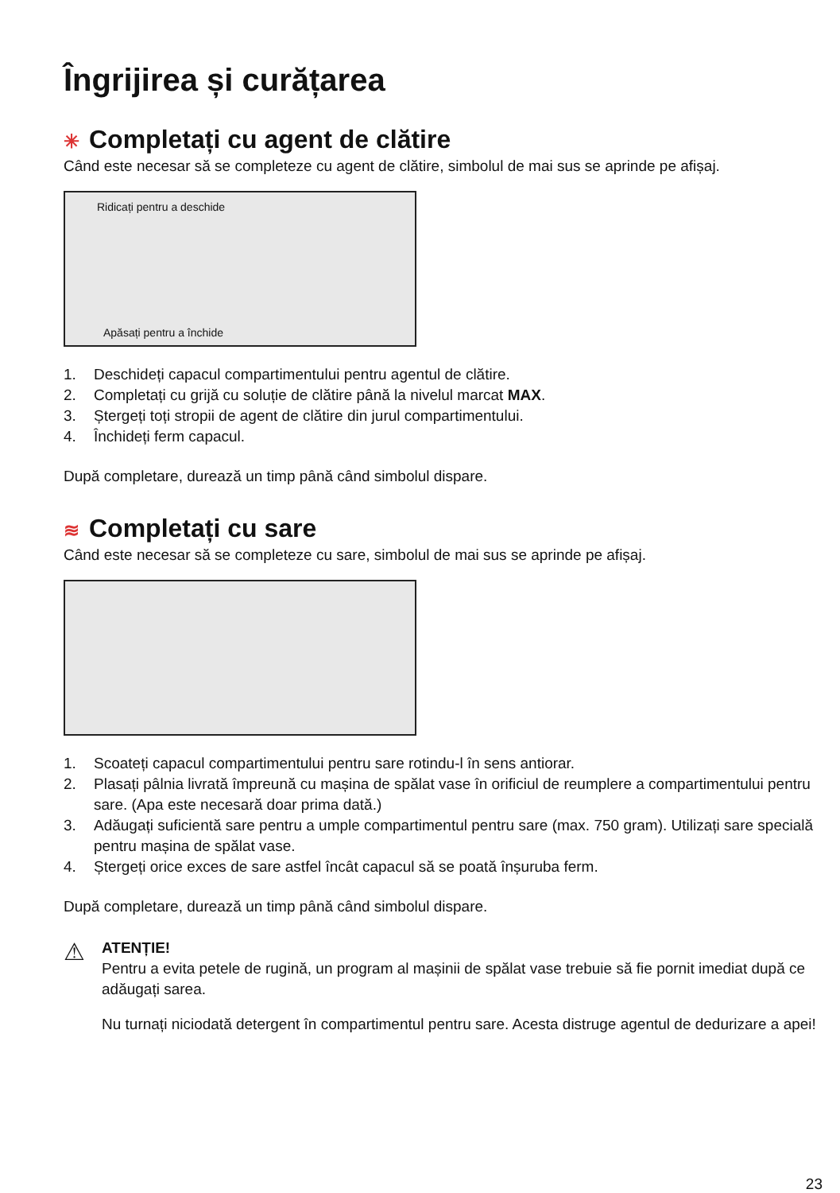Îngrijirea și curățarea
✳ Completați cu agent de clătire
Când este necesar să se completeze cu agent de clătire, simbolul de mai sus se aprinde pe afișaj.
Ridicați pentru a deschide
Apăsați pentru a închide
1. Deschideți capacul compartimentului pentru agentul de clătire.
2. Completați cu grijă cu soluție de clătire până la nivelul marcat MAX.
3. Ștergeți toți stropii de agent de clătire din jurul compartimentului.
4. Închideți ferm capacul.
După completare, durează un timp până când simbolul dispare.
≋ Completați cu sare
Când este necesar să se completeze cu sare, simbolul de mai sus se aprinde pe afișaj.
1. Scoateți capacul compartimentului pentru sare rotindu-l în sens antiorar.
2. Plasați pâlnia livrată împreună cu mașina de spălat vase în orificiul de reumplere a compartimentului pentru sare. (Apa este necesară doar prima dată.)
3. Adăugați suficientă sare pentru a umple compartimentul pentru sare (max. 750 gram). Utilizați sare specială pentru mașina de spălat vase.
4. Ștergeți orice exces de sare astfel încât capacul să se poată înșuruba ferm.
După completare, durează un timp până când simbolul dispare.
⚠
ATENȚIE!
Pentru a evita petele de rugină, un program al mașinii de spălat vase trebuie să fie pornit imediat după ce adăugați sarea.
Nu turnați niciodată detergent în compartimentul pentru sare. Acesta distruge agentul de dedurizare a apei!
23